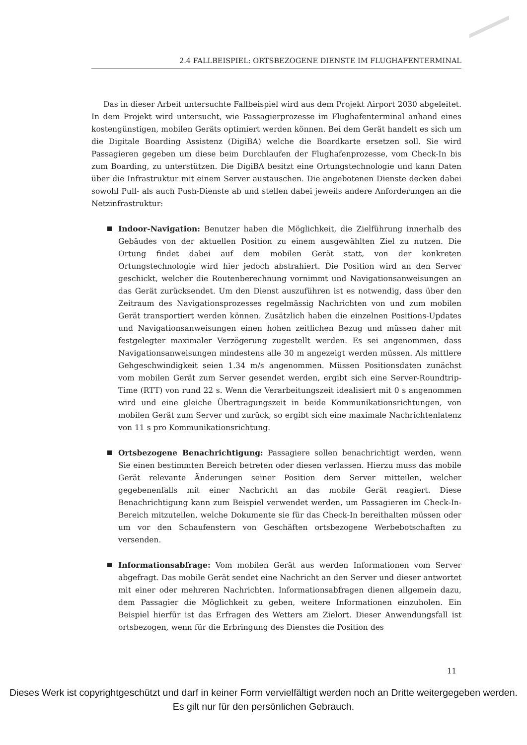2.4 FALLBEISPIEL: ORTSBEZOGENE DIENSTE IM FLUGHAFENTERMINAL
Das in dieser Arbeit untersuchte Fallbeispiel wird aus dem Projekt Airport 2030 abgeleitet. In dem Projekt wird untersucht, wie Passagierprozesse im Flughafenterminal anhand eines kostengünstigen, mobilen Geräts optimiert werden können. Bei dem Gerät handelt es sich um die Digitale Boarding Assistenz (DigiBA) welche die Boardkarte ersetzen soll. Sie wird Passagieren gegeben um diese beim Durchlaufen der Flughafenprozesse, vom Check-In bis zum Boarding, zu unterstützen. Die DigiBA besitzt eine Ortungstechnologie und kann Daten über die Infrastruktur mit einem Server austauschen. Die angebotenen Dienste decken dabei sowohl Pull- als auch Push-Dienste ab und stellen dabei jeweils andere Anforderungen an die Netzinfrastruktur:
Indoor-Navigation: Benutzer haben die Möglichkeit, die Zielführung innerhalb des Gebäudes von der aktuellen Position zu einem ausgewählten Ziel zu nutzen. Die Ortung findet dabei auf dem mobilen Gerät statt, von der konkreten Ortungstechnologie wird hier jedoch abstrahiert. Die Position wird an den Server geschickt, welcher die Routenberechnung vornimmt und Navigationsanweisungen an das Gerät zurücksendet. Um den Dienst auszuführen ist es notwendig, dass über den Zeitraum des Navigationsprozesses regelmässig Nachrichten von und zum mobilen Gerät transportiert werden können. Zusätzlich haben die einzelnen Positions-Updates und Navigationsanweisungen einen hohen zeitlichen Bezug und müssen daher mit festgelegter maximaler Verzögerung zugestellt werden. Es sei angenommen, dass Navigationsanweisungen mindestens alle 30 m angezeigt werden müssen. Als mittlere Gehgeschwindigkeit seien 1.34 m/s angenommen. Müssen Positionsdaten zunächst vom mobilen Gerät zum Server gesendet werden, ergibt sich eine Server-Roundtrip-Time (RTT) von rund 22 s. Wenn die Verarbeitungszeit idealisiert mit 0 s angenommen wird und eine gleiche Übertragungszeit in beide Kommunikationsrichtungen, von mobilen Gerät zum Server und zurück, so ergibt sich eine maximale Nachrichtenlatenz von 11 s pro Kommunikationsrichtung.
Ortsbezogene Benachrichtigung: Passagiere sollen benachrichtigt werden, wenn Sie einen bestimmten Bereich betreten oder diesen verlassen. Hierzu muss das mobile Gerät relevante Änderungen seiner Position dem Server mitteilen, welcher gegebenenfalls mit einer Nachricht an das mobile Gerät reagiert. Diese Benachrichtigung kann zum Beispiel verwendet werden, um Passagieren im Check-In-Bereich mitzuteilen, welche Dokumente sie für das Check-In bereithalten müssen oder um vor den Schaufenstern von Geschäften ortsbezogene Werbebotschaften zu versenden.
Informationsabfrage: Vom mobilen Gerät aus werden Informationen vom Server abgefragt. Das mobile Gerät sendet eine Nachricht an den Server und dieser antwortet mit einer oder mehreren Nachrichten. Informationsabfragen dienen allgemein dazu, dem Passagier die Möglichkeit zu geben, weitere Informationen einzuholen. Ein Beispiel hierfür ist das Erfragen des Wetters am Zielort. Dieser Anwendungsfall ist ortsbezogen, wenn für die Erbringung des Dienstes die Position des
11
Dieses Werk ist copyrightgeschützt und darf in keiner Form vervielfältigt werden noch an Dritte weitergegeben werden.
Es gilt nur für den persönlichen Gebrauch.